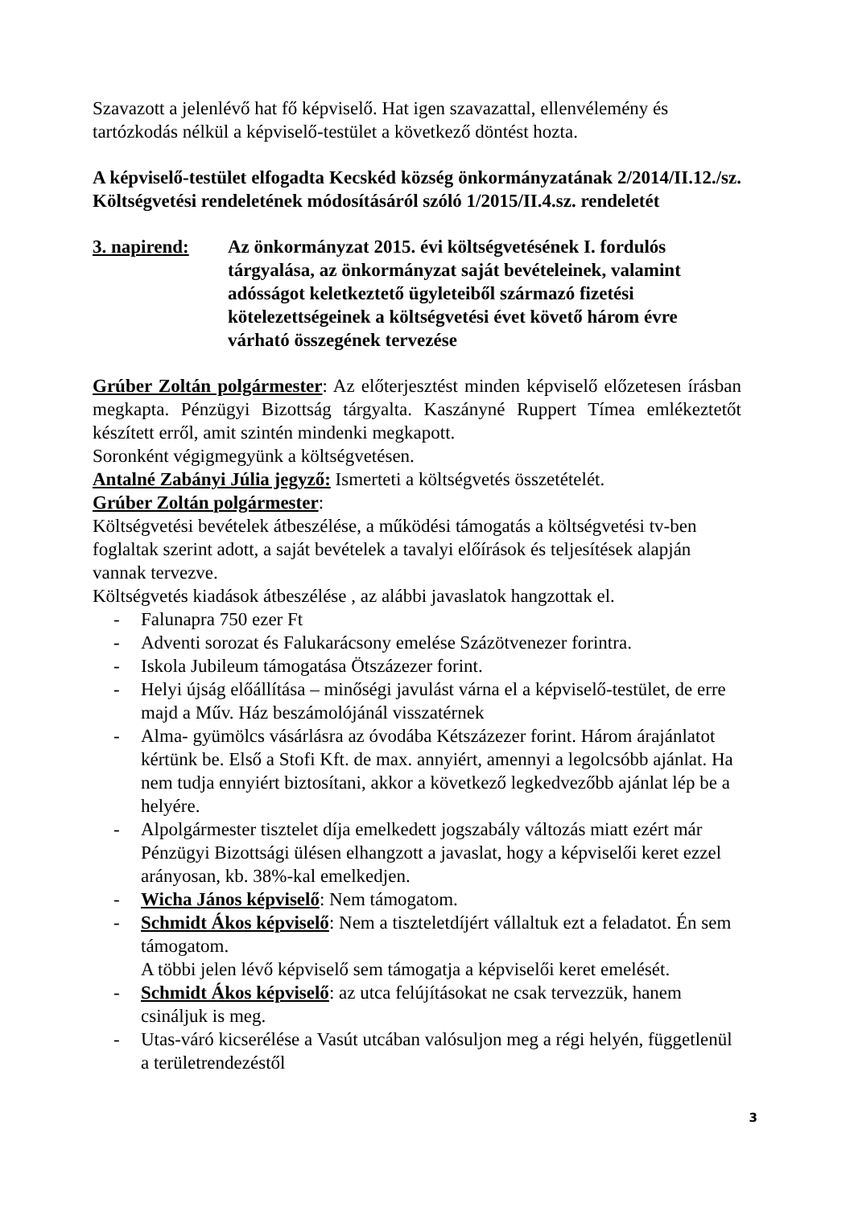Szavazott a jelenlévő hat fő képviselő. Hat igen szavazattal, ellenvélemény és tartózkodás nélkül a képviselő-testület a következő döntést hozta.
A képviselő-testület elfogadta Kecskéd község önkormányzatának 2/2014/II.12./sz. Költségvetési rendeletének módosításáról szóló 1/2015/II.4.sz. rendeletét
3. napirend: Az önkormányzat 2015. évi költségvetésének I. fordulós tárgyalása, az önkormányzat saját bevételeinek, valamint adósságot keletkeztető ügyleteiből származó fizetési kötelezettségeinek a költségvetési évet követő három évre várható összegének tervezése
Grúber Zoltán polgármester: Az előterjesztést minden képviselő előzetesen írásban megkapta. Pénzügyi Bizottság tárgyalta. Kaszányné Ruppert Tímea emlékeztetőt készített erről, amit szintén mindenki megkapott.
Soronként végigmegyünk a költségvetésen.
Antalné Zabányi Júlia jegyző: Ismerteti a költségvetés összetételét.
Grúber Zoltán polgármester:
Költségvetési bevételek átbeszélése, a működési támogatás a költségvetési tv-ben foglaltak szerint adott, a saját bevételek a tavalyi előírások és teljesítések alapján vannak tervezve.
Költségvetés kiadások átbeszélése , az alábbi javaslatok hangzottak el.
- Falunapra 750 ezer Ft
- Adventi sorozat és Falukarácsony emelése Százötvenezer forintra.
- Iskola Jubileum támogatása Ötszázezer forint.
- Helyi újság előállítása – minőségi javulást várna el a képviselő-testület, de erre majd a Műv. Ház beszámolójánál visszatérnek
- Alma- gyümölcs vásárlásra az óvodába Kétszázezer forint. Három árajánlatot kértünk be. Első a Stofi Kft. de max. annyiért, amennyi a legolcsóbb ajánlat. Ha nem tudja ennyiért biztosítani, akkor a következő legkedvezőbb ajánlat lép be a helyére.
- Alpolgármester tisztelet díja emelkedett jogszabály változás miatt ezért már Pénzügyi Bizottsági ülésen elhangzott a javaslat, hogy a képviselői keret ezzel arányosan, kb. 38%-kal emelkedjen.
- Wicha János képviselő: Nem támogatom.
- Schmidt Ákos képviselő: Nem a tiszteletdíjért vállaltuk ezt a feladatot. Én sem támogatom.
A többi jelen lévő képviselő sem támogatja a képviselői keret emelését.
- Schmidt Ákos képviselő: az utca felújításokat ne csak tervezzük, hanem csináljuk is meg.
- Utas-váró kicserélése a Vasút utcában valósuljon meg a régi helyén, függetlenül a területrendezéstől
3